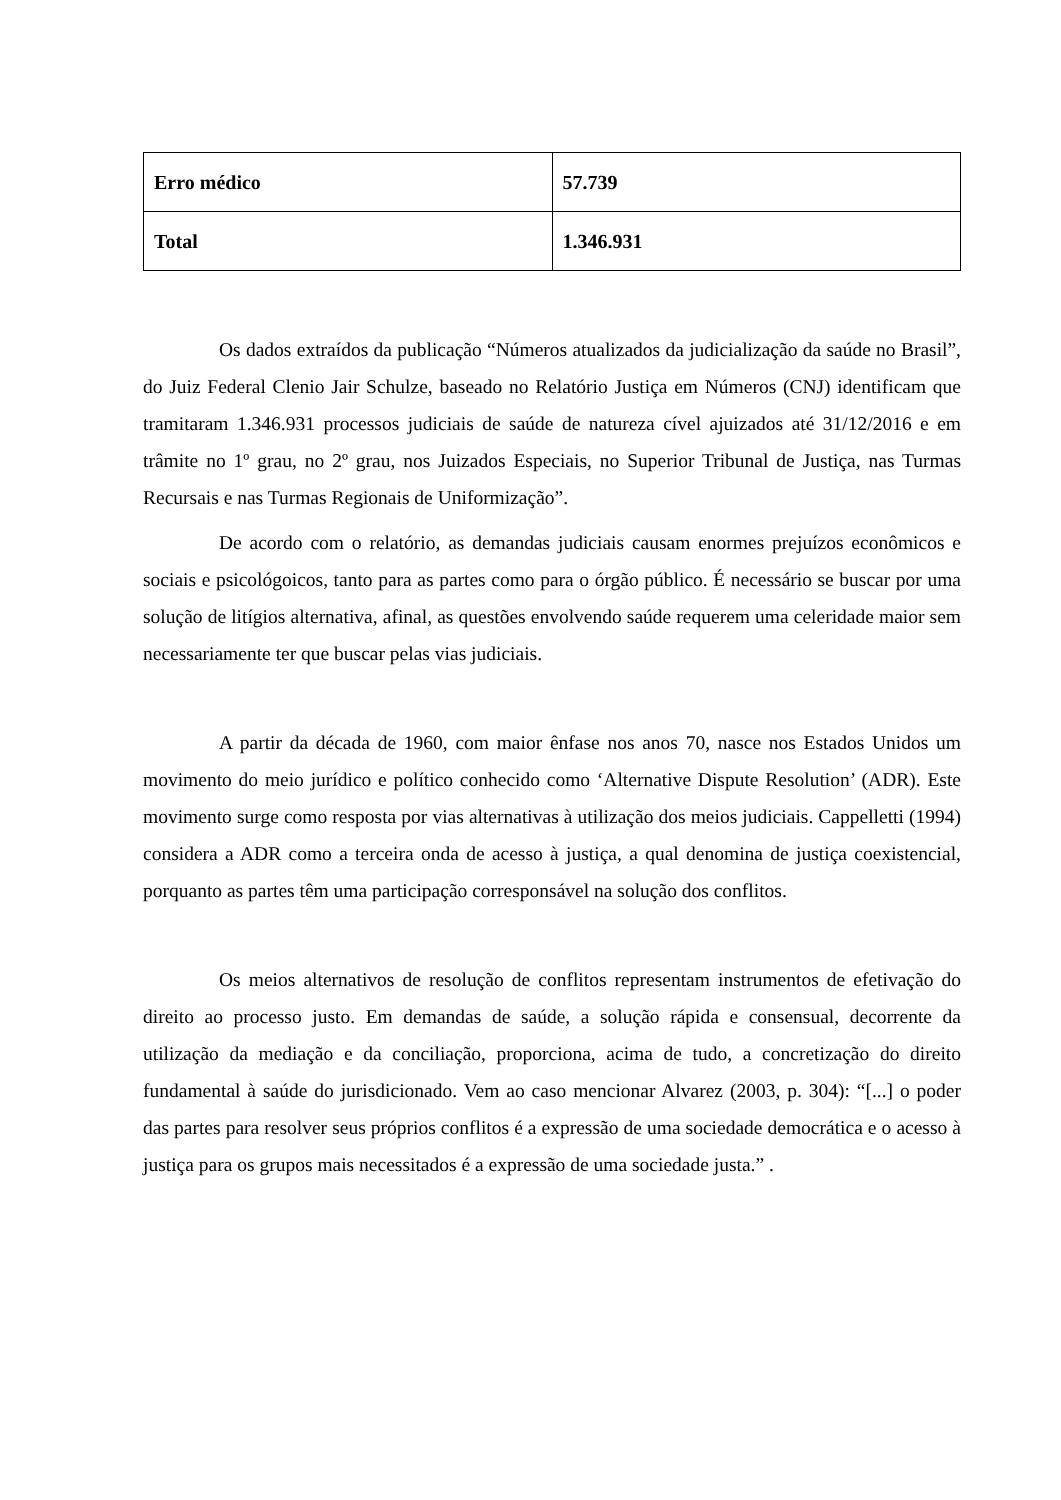| Erro médico | 57.739 |
| Total | 1.346.931 |
Os dados extraídos da publicação “Números atualizados da judicialização da saúde no Brasil”, do Juiz Federal Clenio Jair Schulze, baseado no Relatório Justiça em Números (CNJ) identificam que tramitaram 1.346.931 processos judiciais de saúde de natureza cível ajuizados até 31/12/2016 e em trâmite no 1º grau, no 2º grau, nos Juizados Especiais, no Superior Tribunal de Justiça, nas Turmas Recursais e nas Turmas Regionais de Uniformização”.
De acordo com o relatório, as demandas judiciais causam enormes prejuízos econômicos e sociais e psicológoicos, tanto para as partes como para o órgão público. É necessário se buscar por uma solução de litígios alternativa, afinal, as questões envolvendo saúde requerem uma celeridade maior sem necessariamente ter que buscar pelas vias judiciais.
A partir da década de 1960, com maior ênfase nos anos 70, nasce nos Estados Unidos um movimento do meio jurídico e político conhecido como ‘Alternative Dispute Resolution’ (ADR). Este movimento surge como resposta por vias alternativas à utilização dos meios judiciais. Cappelletti (1994) considera a ADR como a terceira onda de acesso à justiça, a qual denomina de justiça coexistencial, porquanto as partes têm uma participação corresponsável na solução dos conflitos.
Os meios alternativos de resolução de conflitos representam instrumentos de efetivação do direito ao processo justo. Em demandas de saúde, a solução rápida e consensual, decorrente da utilização da mediação e da conciliação, proporciona, acima de tudo, a concretização do direito fundamental à saúde do jurisdicionado. Vem ao caso mencionar Alvarez (2003, p. 304): “[...] o poder das partes para resolver seus próprios conflitos é a expressão de uma sociedade democrática e o acesso à justiça para os grupos mais necessitados é a expressão de uma sociedade justa.” .